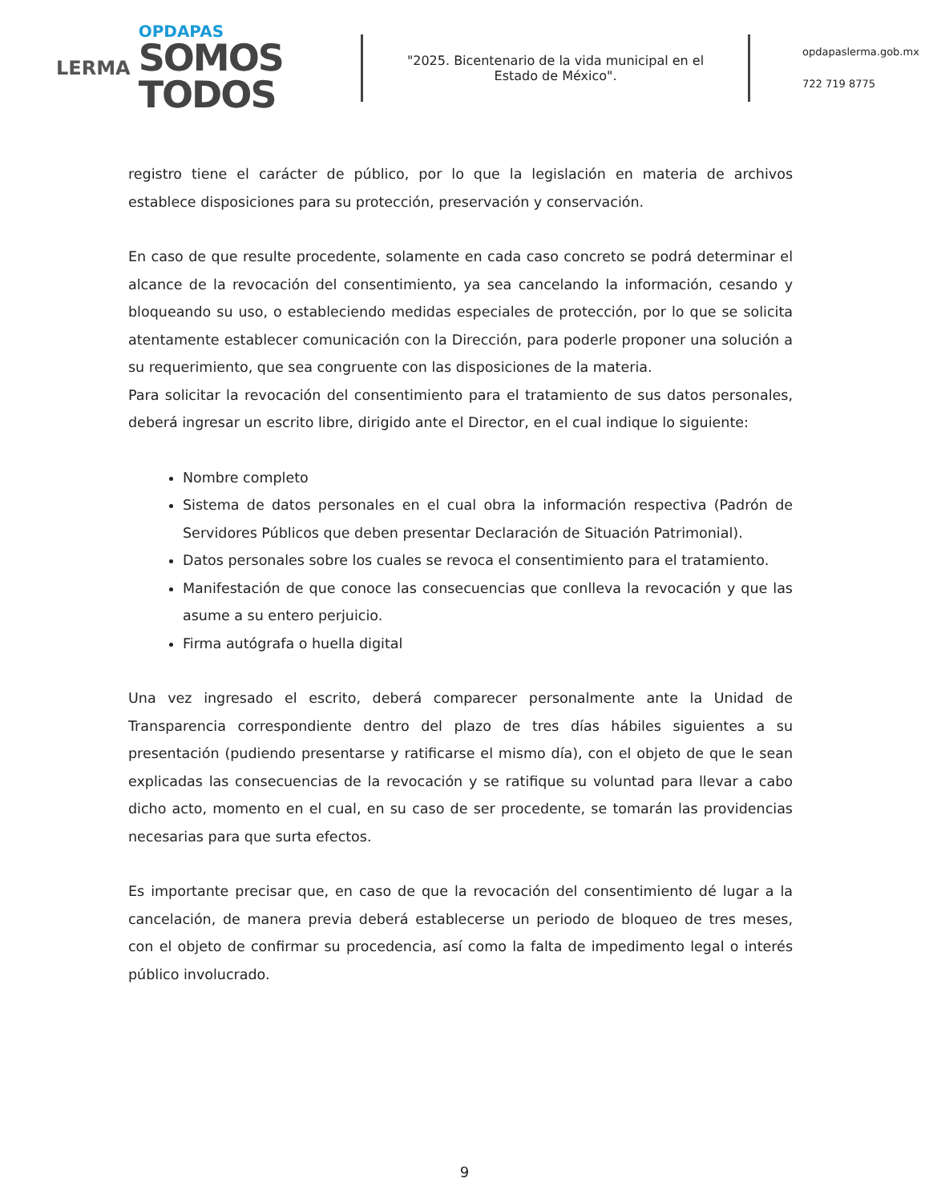LERMA
OPDAPAS
SOMOS
TODOS
"2025. Bicentenario de la vida municipal en el Estado de México".
opdapaslerma.gob.mx
722 719 8775
registro tiene el carácter de público, por lo que la legislación en materia de archivos establece disposiciones para su protección, preservación y conservación.
En caso de que resulte procedente, solamente en cada caso concreto se podrá determinar el alcance de la revocación del consentimiento, ya sea cancelando la información, cesando y bloqueando su uso, o estableciendo medidas especiales de protección, por lo que se solicita atentamente establecer comunicación con la Dirección, para poderle proponer una solución a su requerimiento, que sea congruente con las disposiciones de la materia.
Para solicitar la revocación del consentimiento para el tratamiento de sus datos personales, deberá ingresar un escrito libre, dirigido ante el Director, en el cual indique lo siguiente:
Nombre completo
Sistema de datos personales en el cual obra la información respectiva (Padrón de Servidores Públicos que deben presentar Declaración de Situación Patrimonial).
Datos personales sobre los cuales se revoca el consentimiento para el tratamiento.
Manifestación de que conoce las consecuencias que conlleva la revocación y que las asume a su entero perjuicio.
Firma autógrafa o huella digital
Una vez ingresado el escrito, deberá comparecer personalmente ante la Unidad de Transparencia correspondiente dentro del plazo de tres días hábiles siguientes a su presentación (pudiendo presentarse y ratificarse el mismo día), con el objeto de que le sean explicadas las consecuencias de la revocación y se ratifique su voluntad para llevar a cabo dicho acto, momento en el cual, en su caso de ser procedente, se tomarán las providencias necesarias para que surta efectos.
Es importante precisar que, en caso de que la revocación del consentimiento dé lugar a la cancelación, de manera previa deberá establecerse un periodo de bloqueo de tres meses, con el objeto de confirmar su procedencia, así como la falta de impedimento legal o interés público involucrado.
9